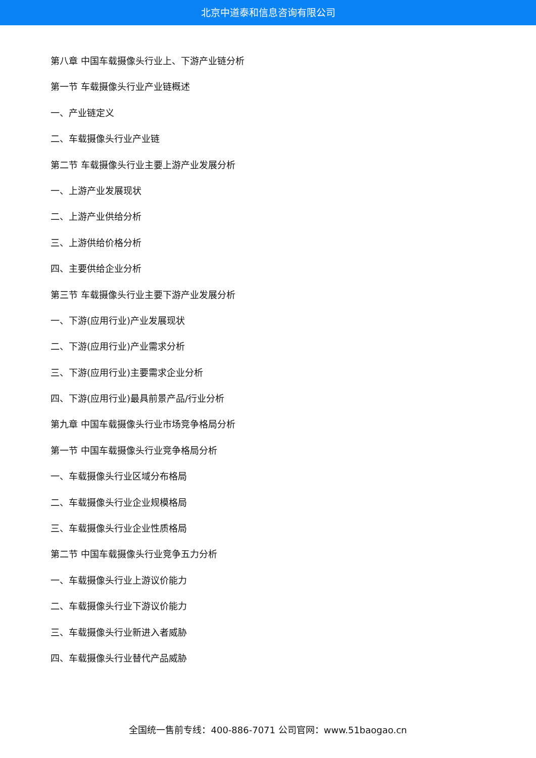北京中道泰和信息咨询有限公司
第八章 中国车载摄像头行业上、下游产业链分析
第一节 车载摄像头行业产业链概述
一、产业链定义
二、车载摄像头行业产业链
第二节 车载摄像头行业主要上游产业发展分析
一、上游产业发展现状
二、上游产业供给分析
三、上游供给价格分析
四、主要供给企业分析
第三节 车载摄像头行业主要下游产业发展分析
一、下游(应用行业)产业发展现状
二、下游(应用行业)产业需求分析
三、下游(应用行业)主要需求企业分析
四、下游(应用行业)最具前景产品/行业分析
第九章 中国车载摄像头行业市场竞争格局分析
第一节 中国车载摄像头行业竞争格局分析
一、车载摄像头行业区域分布格局
二、车载摄像头行业企业规模格局
三、车载摄像头行业企业性质格局
第二节 中国车载摄像头行业竞争五力分析
一、车载摄像头行业上游议价能力
二、车载摄像头行业下游议价能力
三、车载摄像头行业新进入者威胁
四、车载摄像头行业替代产品威胁
全国统一售前专线：400-886-7071 公司官网：www.51baogao.cn